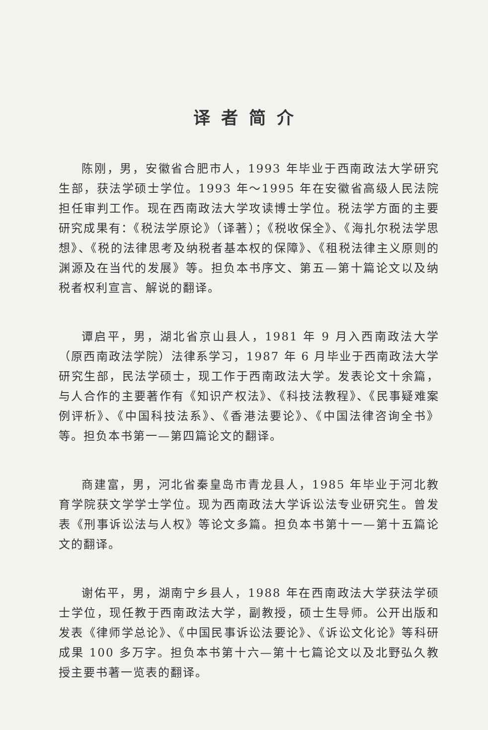译者简介
陈刚，男，安徽省合肥市人，1993 年毕业于西南政法大学研究生部，获法学硕士学位。1993 年～1995 年在安徽省高级人民法院担任审判工作。现在西南政法大学攻读博士学位。税法学方面的主要研究成果有：《税法学原论》（译著）；《税收保全》、《海扎尔税法学思想》、《税的法律思考及纳税者基本权的保障》、《租税法律主义原则的渊源及在当代的发展》等。担负本书序文、第五—第十篇论文以及纳税者权利宣言、解说的翻译。
谭启平，男，湖北省京山县人，1981 年 9 月入西南政法大学（原西南政法学院）法律系学习，1987 年 6 月毕业于西南政法大学研究生部，民法学硕士，现工作于西南政法大学。发表论文十余篇，与人合作的主要著作有《知识产权法》、《科技法教程》、《民事疑难案例评析》、《中国科技法系》、《香港法要论》、《中国法律咨询全书》等。担负本书第一—第四篇论文的翻译。
商建富，男，河北省秦皇岛市青龙县人，1985 年毕业于河北教育学院获文学学士学位。现为西南政法大学诉讼法专业研究生。曾发表《刑事诉讼法与人权》等论文多篇。担负本书第十一—第十五篇论文的翻译。
谢佑平，男，湖南宁乡县人，1988 年在西南政法大学获法学硕士学位，现任教于西南政法大学，副教授，硕士生导师。公开出版和发表《律师学总论》、《中国民事诉讼法要论》、《诉讼文化论》等科研成果 100 多万字。担负本书第十六—第十七篇论文以及北野弘久教授主要书著一览表的翻译。